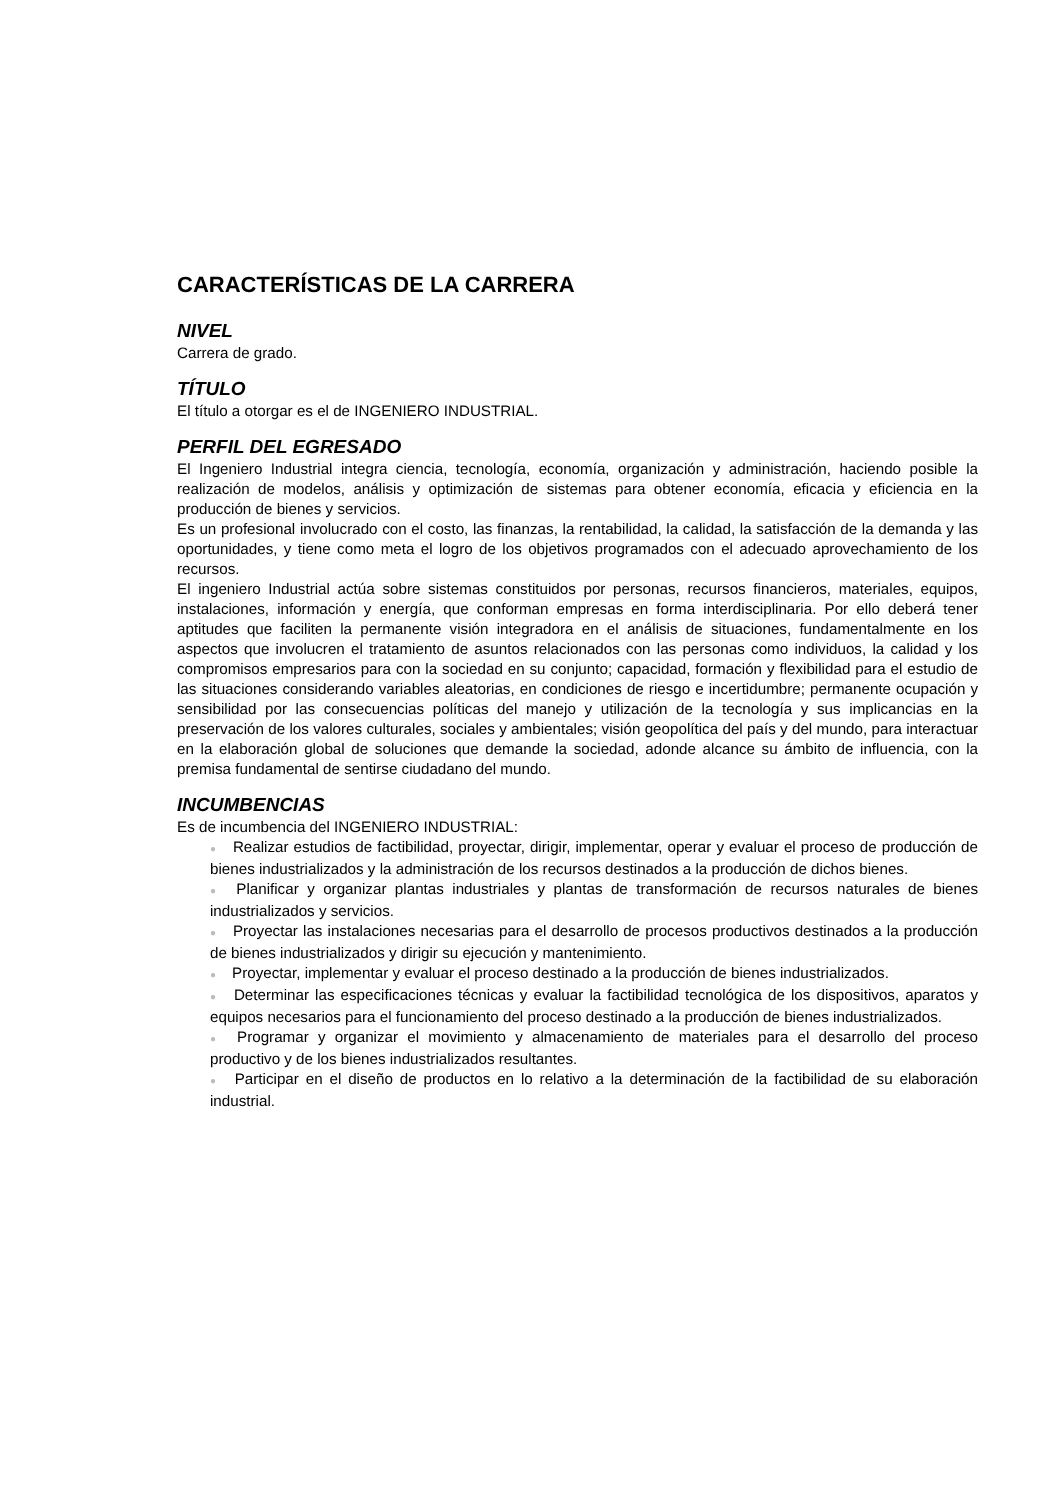CARACTERÍSTICAS DE LA CARRERA
NIVEL
Carrera de grado.
TÍTULO
El título a otorgar es el de INGENIERO INDUSTRIAL.
PERFIL DEL EGRESADO
El Ingeniero Industrial integra ciencia, tecnología, economía, organización y administración, haciendo posible la realización de modelos, análisis y optimización de sistemas para obtener economía, eficacia y eficiencia en la producción de bienes y servicios.
Es un profesional involucrado con el costo, las finanzas, la rentabilidad, la calidad, la satisfacción de la demanda y las oportunidades, y tiene como meta el logro de los objetivos programados con el adecuado aprovechamiento de los recursos.
El ingeniero Industrial actúa sobre sistemas constituidos por personas, recursos financieros, materiales, equipos, instalaciones, información y energía, que conforman empresas en forma interdisciplinaria. Por ello deberá tener aptitudes que faciliten la permanente visión integradora en el análisis de situaciones, fundamentalmente en los aspectos que involucren el tratamiento de asuntos relacionados con las personas como individuos, la calidad y los compromisos empresarios para con la sociedad en su conjunto; capacidad, formación y flexibilidad para el estudio de las situaciones considerando variables aleatorias, en condiciones de riesgo e incertidumbre; permanente ocupación y sensibilidad por las consecuencias políticas del manejo y utilización de la tecnología y sus implicancias en la preservación de los valores culturales, sociales y ambientales; visión geopolítica del país y del mundo, para interactuar en la elaboración global de soluciones que demande la sociedad, adonde alcance su ámbito de influencia, con la premisa fundamental de sentirse ciudadano del mundo.
INCUMBENCIAS
Es de incumbencia del INGENIERO INDUSTRIAL:
● Realizar estudios de factibilidad, proyectar, dirigir, implementar, operar y evaluar el proceso de producción de bienes industrializados y la administración de los recursos destinados a la producción de dichos bienes.
● Planificar y organizar plantas industriales y plantas de transformación de recursos naturales de bienes industrializados y servicios.
● Proyectar las instalaciones necesarias para el desarrollo de procesos productivos destinados a la producción de bienes industrializados y dirigir su ejecución y mantenimiento.
● Proyectar, implementar y evaluar el proceso destinado a la producción de bienes industrializados.
● Determinar las especificaciones técnicas y evaluar la factibilidad tecnológica de los dispositivos, aparatos y equipos necesarios para el funcionamiento del proceso destinado a la producción de bienes industrializados.
● Programar y organizar el movimiento y almacenamiento de materiales para el desarrollo del proceso productivo y de los bienes industrializados resultantes.
● Participar en el diseño de productos en lo relativo a la determinación de la factibilidad de su elaboración industrial.